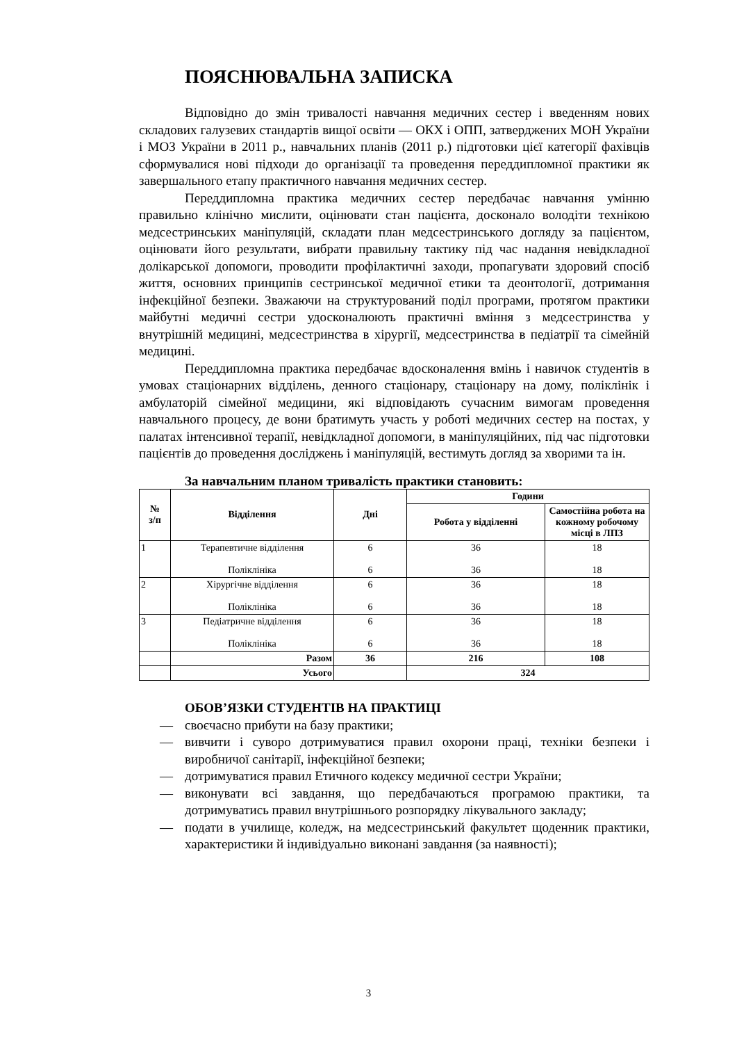ПОЯСНЮВАЛЬНА ЗАПИСКА
Відповідно до змін тривалості навчання медичних сестер і введенням нових складових галузевих стандартів вищої освіти — ОКХ і ОПП, затверджених МОН України і МОЗ України в 2011 р., навчальних планів (2011 р.) підготовки цієї категорії фахівців сформувалися нові підходи до організації та проведення переддипломної практики як завершального етапу практичного навчання медичних сестер.
Переддипломна практика медичних сестер передбачає навчання умінню правильно клінічно мислити, оцінювати стан пацієнта, досконало володіти технікою медсестринських маніпуляцій, складати план медсестринського догляду за пацієнтом, оцінювати його результати, вибрати правильну тактику під час надання невідкладної долікарської допомоги, проводити профілактичні заходи, пропагувати здоровий спосіб життя, основних принципів сестринської медичної етики та деонтології, дотримання інфекційної безпеки. Зважаючи на структурований поділ програми, протягом практики майбутні медичні сестри удосконалюють практичні вміння з медсестринства у внутрішній медицині, медсестринства в хірургії, медсестринства в педіатрії та сімейній медицині.
Переддипломна практика передбачає вдосконалення вмінь і навичок студентів в умовах стаціонарних відділень, денного стаціонару, стаціонару на дому, поліклінік і амбулаторій сімейної медицини, які відповідають сучасним вимогам проведення навчального процесу, де вони братимуть участь у роботі медичних сестер на постах, у палатах інтенсивної терапії, невідкладної допомоги, в маніпуляційних, під час підготовки пацієнтів до проведення досліджень і маніпуляцій, вестимуть догляд за хворими та ін.
За навчальним планом тривалість практики становить:
| № з/п | Відділення | Дні | Години | |
| --- | --- | --- | --- | --- |
| | | | Робота у відділенні | Самостійна робота на кожному робочому місці в ЛПЗ |
| 1 | Терапевтичне відділення Поліклініка | 6 6 | 36 36 | 18 18 |
| 2 | Хірургічне відділення Поліклініка | 6 6 | 36 36 | 18 18 |
| 3 | Педіатричне відділення Поліклініка | 6 6 | 36 36 | 18 18 |
| | Разом | 36 | 216 | 108 |
| | Усього | | 324 | |
ОБОВ’ЯЗКИ СТУДЕНТІВ НА ПРАКТИЦІ
— своєчасно прибути на базу практики;
— вивчити і суворо дотримуватися правил охорони праці, техніки безпеки і виробничої санітарії, інфекційної безпеки;
— дотримуватися правил Етичного кодексу медичної сестри України;
— виконувати всі завдання, що передбачаються програмою практики, та дотримуватись правил внутрішнього розпорядку лікувального закладу;
— подати в училище, коледж, на медсестринський факультет щоденник практики, характеристики й індивідуально виконані завдання (за наявності);
3